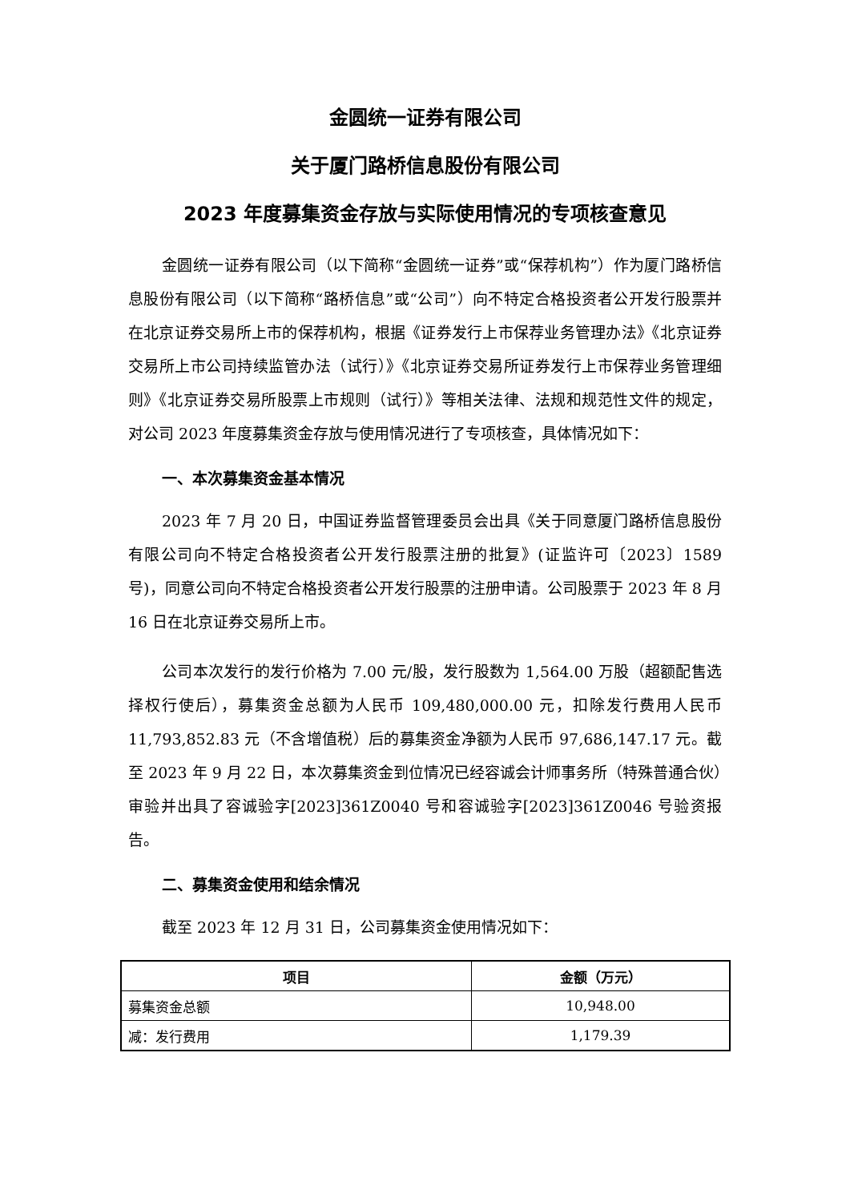金圆统一证券有限公司
关于厦门路桥信息股份有限公司
2023 年度募集资金存放与实际使用情况的专项核查意见
金圆统一证券有限公司（以下简称“金圆统一证券”或“保荐机构”）作为厦门路桥信息股份有限公司（以下简称“路桥信息”或“公司”）向不特定合格投资者公开发行股票并在北京证券交易所上市的保荐机构，根据《证券发行上市保荐业务管理办法》《北京证券交易所上市公司持续监管办法（试行）》《北京证券交易所证券发行上市保荐业务管理细则》《北京证券交易所股票上市规则（试行）》等相关法律、法规和规范性文件的规定，对公司 2023 年度募集资金存放与使用情况进行了专项核查，具体情况如下：
一、本次募集资金基本情况
2023 年 7 月 20 日，中国证券监督管理委员会出具《关于同意厦门路桥信息股份有限公司向不特定合格投资者公开发行股票注册的批复》(证监许可〔2023〕1589 号)，同意公司向不特定合格投资者公开发行股票的注册申请。公司股票于 2023 年 8 月 16 日在北京证券交易所上市。
公司本次发行的发行价格为 7.00 元/股，发行股数为 1,564.00 万股（超额配售选择权行使后），募集资金总额为人民币 109,480,000.00 元，扣除发行费用人民币 11,793,852.83 元（不含增值税）后的募集资金净额为人民币 97,686,147.17 元。截至 2023 年 9 月 22 日，本次募集资金到位情况已经容诚会计师事务所（特殊普通合伙）审验并出具了容诚验字[2023]361Z0040 号和容诚验字[2023]361Z0046 号验资报告。
二、募集资金使用和结余情况
截至 2023 年 12 月 31 日，公司募集资金使用情况如下：
| 项目 | 金额（万元） |
| --- | --- |
| 募集资金总额 | 10,948.00 |
| 减：发行费用 | 1,179.39 |